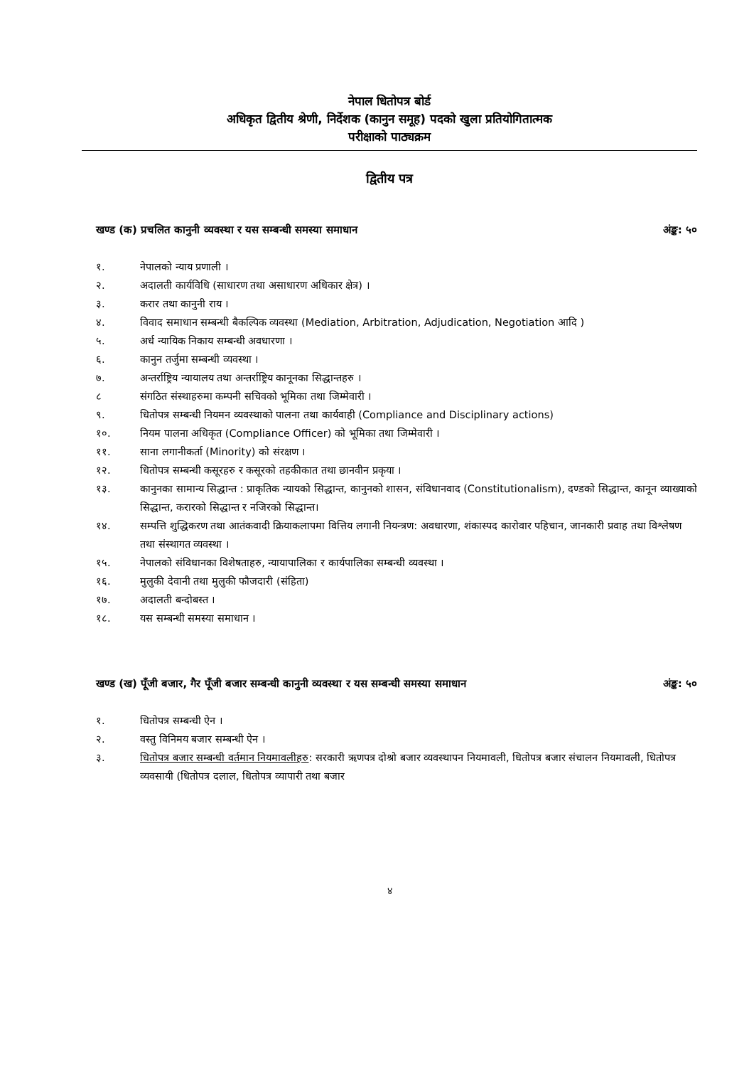नेपाल धितोपत्र बोर्ड
अधिकृत द्वितीय श्रेणी, निर्देशक (कानुन समूह) पदको खुला प्रतियोगितात्मक
परीक्षाको पाठ्यक्रम
द्वितीय पत्र
खण्ड (क) प्रचलित कानुनी व्यवस्था र यस सम्बन्धी समस्या समाधान अंङ्क: ५०
१. नेपालको न्याय प्रणाली ।
२. अदालती कार्यविधि (साधारण तथा असाधारण अधिकार क्षेत्र) ।
३. करार तथा कानुनी राय ।
४. विवाद समाधान सम्बन्धी बैकल्पिक व्यवस्था (Mediation, Arbitration, Adjudication, Negotiation आदि )
५. अर्ध न्यायिक निकाय सम्बन्धी अवधारणा ।
६. कानुन तर्जुमा सम्बन्धी व्यवस्था ।
७. अन्तर्राष्ट्रिय न्यायालय तथा अन्तर्राष्ट्रिय कानूनका सिद्धान्तहरु ।
८ संगठित संस्थाहरुमा कम्पनी सचिवको भूमिका तथा जिम्मेवारी ।
९. धितोपत्र सम्बन्धी नियमन व्यवस्थाको पालना तथा कार्यवाही (Compliance and Disciplinary actions)
१०. नियम पालना अधिकृत (Compliance Officer) को भूमिका तथा जिम्मेवारी ।
११. साना लगानीकर्ता (Minority) को संरक्षण ।
१२. धितोपत्र सम्बन्धी कसूरहरु र कसूरको तहकीकात तथा छानवीन प्रकृया ।
१३. कानुनका सामान्य सिद्धान्त : प्राकृतिक न्यायको सिद्धान्त, कानुनको शासन, संविधानवाद (Constitutionalism), दण्डको सिद्धान्त, कानून व्याख्याको सिद्धान्त, करारको सिद्धान्त र नजिरको सिद्धान्त।
१४. सम्पत्ति शुद्धिकरण तथा आतंकवादी क्रियाकलापमा वित्तिय लगानी नियन्त्रण: अवधारणा, शंकास्पद कारोवार पहिचान, जानकारी प्रवाह तथा विश्लेषण तथा संस्थागत व्यवस्था ।
१५. नेपालको संविधानका विशेषताहरु, न्यायापालिका र कार्यपालिका सम्बन्धी व्यवस्था ।
१६. मुलुकी देवानी तथा मुलुकी फौजदारी (संहिता)
१७. अदालती बन्दोबस्त ।
१८. यस सम्बन्धी समस्या समाधान ।
खण्ड (ख) पूँजी बजार, गैर पूँजी बजार सम्बन्धी कानुनी व्यवस्था र यस सम्बन्धी समस्या समाधान अंङ्क: ५०
१. धितोपत्र सम्बन्धी ऐन ।
२. वस्तु विनिमय बजार सम्बन्धी ऐन ।
३. धितोपत्र बजार सम्बन्धी वर्तमान नियमावलीहरु: सरकारी ऋणपत्र दोश्रो बजार व्यवस्थापन नियमावली, धितोपत्र बजार संचालन नियमावली, धितोपत्र व्यवसायी (धितोपत्र दलाल, धितोपत्र व्यापारी तथा बजार
४